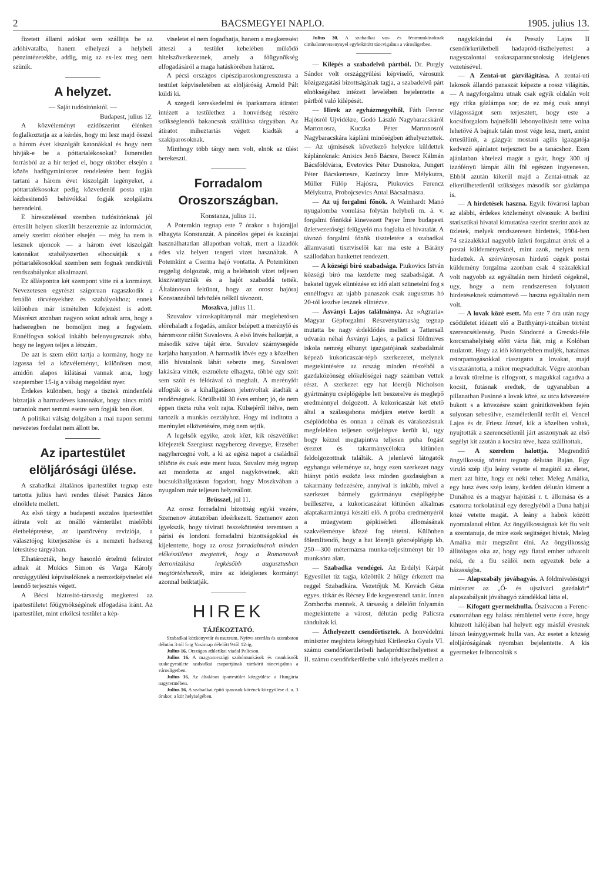2 BACSMEGYEI NAPLO. 1905. julius 13.
fizetett állami adókat sem szállitja be az adóhivatalba, hanem elhelyezi a helybeli pénzintézetekbe, addig, míg az ex-lex meg nem szünik.
A helyzet.
— Saját tudósitónktól. —
Budapest, julius 12.
A közvéleményt ezidőszerint élénken foglalkoztatja az a kérdés, hogy mi lesz majd ősszel a három évet kiszolgált katonákkal és hogy nem hivják-e be a póttartalékosokat? Ismeretlen forrásból az a hir terjed el, hogy október elsején a közös hadügyminiszter rendeletére bent fogják tartani a három évet kiszolgált legényeket, a póttartalékosokat pedig közvetlenül posta utján kézbesitendő behivókkal fogják szolgálatra berendelni.
E híreszteléssel szemben tudósitónknak jól értesült helyen sikerült beszereznie az információt, amely szerint október elsején — még ha nem is lesznek ujoncok — a három évet kiszolgált katonákat szabályszerüen elbocsátják s a póttartalékosokkal szemben sem fognak rendkivüli rendszabályokat alkalmazni.
Ez álláspontra két szempont vitte rá a kormányt. Nevezetesen egyrészt szigoruan ragaszkodik a fenálló törvényekhez és szabályokhoz; ennek különben már ismételten kifejezést is adott. Másrészt azonban nagyon sokat adnak arra, hogy a hadseregben ne bomoljon meg a fegyelem. Ennélfogva sokkal inkább belenyugosznak abba, hogy ne legyen teljes a létszám.
De azt is szem előtt tartja a kormány, hogy ne izgassa fel a közvéleményt, különösen most, amidőn alapos kilátásai vannak arra, hogy szeptember 15-ig a válság megoldást nyer.
Érdekes különben, hogy a tisztek mindenfelé biztatják a harmadéves katonákat, hogy nincs mitől tartaniok mert semmi esetre sem fogják ben őket.
A politikai válság dolgában a mai napon semmi nevezetes fordulat nem állott be.
Az ipartestület elöljárósági ülése.
A szabadkai általános ipartestület tegnap este tartotta julius havi rendes ülését Pausics János elnöklete mellett.
Az első tárgy a budapesti asztalos ipartestület átirata volt az önálló vámterület mielőbbi életbeléptetése, az ipartörvény reviziója, a választójog kiterjesztése és a nemzeti hadsereg létesitése tárgyában.
Elhatározták, hogy hasonló értelmü feliratot adnak át Mukics Simon és Varga Károly országgyülési képviselőknek a nemzetképviselet elé leendő terjesztés végett.
A Bécsi biztositó-társaság megkeresi az ipartestületet főügynökségének elfogadása iránt. Az ipartestület, mint erkölcsi testület a kép-
viseletet el nem fogadhatja, hanem a megkeresést átteszi a testület kebelében müködő hitelszövetkezetnek, amely a főügynökség elfogadásáról a maga hatáskörében határoz.
A pécsi országos cipésziparoskongresszusra a testület képviseletében az elöljáróság Arnold Pált küldi ki.
A szegedi kereskedelmi és iparkamara átiratot intézett a testülethez a honvédség részére szükséglendő bakancsok szállitása tárgyában. Az átiratot miheztartás végett kiadták a szakiparosoknak.
Minthogy több tárgy nem volt, elnök az ülést berekeszti.
Forradalom Oroszországban.
Konstanza, julius 11.
A Potemkin tegnap este 7 órakor a hajórajjal elhagyta Konstanzát. A páncélos gépei és kazánjai használhatatlan állapotban voltak, mert a lázadók édes viz helyett tengeri vizet használtak. A Potemkint a Cserma hajó vontatta. A Potemkinen reggelig dolgoztak, mig a beléhatolt vizet teljesen kiszivattyuzták és a hajót szabaddá tették. Általánosan feltünnt, hogy az orosz hajóraj Konstanzából üdvözlés nélkül távozott.
Moszkva, julius 11.
Szuvalov városkapitánynál már meglehetősen előrehaladt a fogadás, amikor belépett a merénylő és háromszor rálőtt Suvalovra. A első lövés balkarját, a második szive táját érte. Suvalov szárnysegéde karjába hanyatlott. A harmadik lövés egy a közelben álló hivatalnok lábát sebezte meg. Suvalovot lakására vitték, eszmélete elhagyta, többé egy szót sem szólt és félórával rá meghalt. A merénylőt elfogták és a kihallgatáson jelenvoltak átadták a rendőrségnek. Körülbelül 30 éves ember; jó, de nem éppen tiszta ruha volt rajta. Külsejéről itélve, nem tartozik a munkás osztályhoz. Hogy mi inditotta a merénylet elkövetésére, még nem sejtik.
A legelsők egyike, azok közt, kik részvétüket kifejezték Szergiusz nagyherceg özvegye, Erzsébet nagyhercegné volt, a ki az egész napot a családnál töltötte és csak este ment haza. Suvalov még tegnap azt mondotta az angol nagykövetnek, akit bucsukihallgatáson fogadott, hogy Moszkvában a nyugalom már teljesen helyreállott.
Brüsszel, jul 11.
Az orosz forradalmi bizottság egyki vezére, Szemenov átutazóban ideérkezett. Szemenov azon igyekszik, hogy távirati összeköttetést teremtsen a párisi és londoni forradalmi bizottságokkal és kijelentette, hogy az orosz forradalmárok minden előkészületet megtettek, hogy a Romanovok detronizálása legkésőbb augusztusban megtörténhessék, mire az ideiglenes kormányt azonnal beiktatják.
HIREK
TÁJÉKOZTATÓ.
Szabadkai közkönyvtár és muzeum. Nyitva szerdán és szombaton délután 3-tól 5-ig Vasárnap délelőtt 9-től 12-ig.
Julius 16. Országos athletikai viadal Palicson.
Julius 16. A magyarországi szabómunkások és munkásnők szakegyesülete szabadkai csoportjának zártkörü táncvigalma a városligetben.
Julius 16. Az általános ipartestület közgyülése a Hungária nagytermében.
Julius 16. A szabadkai épitő iparosok körének közgyülése d. u. 3 órakor, a kör helyiségében.
Julius 30. A szabadkai vas- és fémmunkásoknak cimbalomversenynyel egybekötött táncvigalma a városligetben.
— Kilépés a szabadelvü pártból. Dr. Purgly Sándor volt országgyülési képviselő, városunk közigazgatási bizottságának tagja, a szabadelvü párt elnökségéhez intézett levelében bejelentette a pártból való kilépését.
— Hirek az egyházmegyéből. Fáth Ferenc Hajósról Ujvidékre, Godó László Nagybaracskáról Martonosra, Kuczka Péter Martonosról Nagybaracskára káplàni minőségben áthelyeztettek. — Az ujmisések következő helyekre küldettek káplánoknak: Anisics Jenő Bácsra, Berecz Kálmán Bácsföldvárra, Evetovics Péter Dusnokra, Jungert Péter Bácskertesre, Kazinczy Imre Mélykutra, Müller Fülöp Hajósra, Piukovics Ferencz Mélykutra, Probojcsevics Antal Bácsalmásra.
— Az uj forgalmi főnök. A Weinhardt Manó nyugalomba vonulása folytán helybeli m. á. v. forgalmi főnökké kinevezett Payer Imre budapesti üzletvezetőségi felügyelő ma foglalta el hivatalát. A távozó forgalmi főnök tiszteletére a szabadkai államvasuti tisztviselői kar ma este a Bárány szállodában bankettet rendezett.
— A községi biró szabadsága. Piukovics István községi biró ma kezdette meg szabadságát. A bakatel ügyek elintézése ez idő alatt szünetelni fog s ennélfogva az ujabb panaszok csak augusztus hó 20-tól kezdve lesznek elintézve.
— Ásványi Lajos találmánya. Az »Agraria« Magyar Gépforgalmi Részvénytársaság tegnap mutatta be nagy érdeklődés mellett a Tattersall udvarán néhai Ásványi Lajos, a palicsi földmives iskola nemrég elhunyt igazgatójának szabadalmát képező kukoricaszár-tépő szerkezetet, melynek megtekintésére az ország minden részéből a gazdaközönség előkelőségei nagy számban vettek részt. A szerkezet egy hat lóerejü Nicholson gyártmányu cséplőgépbe lett beszerelve és meglepő eredménnyel dolgozott. A kukoricaszár két etető által a szálasgabona módjára etetve került a cséplődobba és onnan a célnak és várakozásnak megfelelően teljesen széjjeltépve került ki, ugy hogy kézzel megtapintva teljesen puha fogást éreztet és takarmánycélokra kitünően feldolgozottnak találták. A jelenlevő látogatók egyhangu véleménye az, hogy ezen szerkezet nagy hiányt pótló eszköz lesz minden gazdaságban a takarmány fedezésére, annyival is inkább, mivel a szerkezet bármely gyártmányu cséplőgépbe beillesztve, a kukoricaszárat kitünően alkalmas alaptakarmánnyá késziti elő. A próba eredményéről a müegyetem gépkisérleti állomásának szakvéleménye közzé fog tétetni. Különben fölemlitendő, hogy a hat lóerejü gőzcséplőgép kb. 250—300 métermázsa munka-teljesitményt bir 10 munkaóra alatt.
— Szabadka vendégei. Az Erdélyi Kárpát Egyesület tiz tagja, közöttük 2 hölgy érkezett ma reggel Szabadkára. Vezetőjük M. Kovách Géza egyes. titkár és Récsey Ede kegyesrendi tanár. Innen Zomborba mennek. A társaság a délelőtt folyamán megtekintette a várost, délután pedig Palicsra rándultak ki.
— Áthelyezett csendőrtisztek. A honvédelmi miniszter megbizta kétegyházi Kirileszku Gyula VI. számu csendőrkerületbeli hadapródtiszthelyettest a II. számu csendőrkerületbe való áthelyezés mellett a
nagykikindai és Preszly Lajos II csendőrkerületbeli hadapród-tiszhelyettest a nagyszalontai szakaszparancsnokság ideiglenes vezetésével.
— A Zentai-ut gázvilágitása. A zentai-uti lakosok állandó panaszát képezte a rossz világitás. — A nagyforgalmu utnak csak egyik oldalán volt egy ritka gázlámpa sor; de ez még csak annyi világosságot sem terjesztett, hogy este a kocsiforgalom bajnélküli lebonyolitását tette volna lehetővé A bajnak talán most vége lesz, mert, amint értesülünk, a gázgyár mostani agilis igazgatója kedvező ajánlatot terjesztett be a tanácshoz. Ezen ajánlatban kötelezi magát a gyár, hogy 300 uj izzófényü lámpát állit föl egészen ingyenesen. Ebből azután kikerül majd a Zentai-utnak az elkerülhetetlenül szükséges második sor gázlámpa is.
— A hirdetések haszna. Egyik fővárosi lapban az alábbi, érdekes közleményt olvassuk: A berlini statisztikai hivatal kimutatása szerint szerint azok az üzletek, melyek rendszeresen hirdettek, 1904-ben 74 százalékkal nagyobb üzleti forgalmat értek el a postai küldeményeknél, mint azok, melyek nem hirdettek. A szórványosan hirdető cégek postai küldemény forgalma azonban csak 4 százalékkal volt nagyobb az egyáltalán nem hirdető cégeknél, ugy, hogy a nem rendszeresen folytatott hirdetéseknek számottevő — hasznа egyáltalán nem volt.
— A lovak közé esett. Ma este 7 óra után nagy csődületet idézett elő a Batthyányi-utcában történt szerencsétlenség. Pusin Sándorné a Grecski-féle korcsmahelyiség előtt várta fiát, mig a Kolóban mulatott. Hogy az idő könnyebben muljék, hatalmas ostorpattogásokkal riasztgatta a lovakat, majd visszarántotta, a mikor megvadultak. Végre azonban a lovak türelme is elfogyott, s magukkal ragadva a kocsit, futásnak eredtek, de ugyanabban a pillanatban Pusinné a lovak közé, az utca kövezetére bukott s a kövezésre szánt gránitkövekben fején sulyosan sebesülve, eszméletlenül terült el. Vencel Lajos és dr. Friesz József, kik a közelben voltak, nyujtották a szerencsétlenül járt asszonynak az első segélyt kit azután a kocsira téve, haza szállitottak.
— A szerelem halottja. Megrendítő öngyilkosság történt tegnap délután Baján. Egy viruló szép ifju leány vetette el magától az életet, mert azt hitte, hogy ez néki teher. Meleg Amálka, egy husz éves szép leány, kedden délután kiment a Dunához és a magyar hajózási r. t. állomása és a csatorna torkolatánál egy dereglyéből a Duna habjai közé vetette magát. A leány a habok között nyomtalanul eltünt. Az öngyilkosságnak két fiu volt a szemtanuja, de mire ezek segitséget hivtak, Meleg Amálka már megszünt élni. Az öngyilkosság állitólagos oka az, hogy egy fiatal ember udvarolt neki, de a fiu szülői nem egyeztek bele a házasságba.
— Alapszabály jóváhagyás. A földmivelésügyi miniszter az „Ó- és ujszivaci gazdakör“ alapszabályait jóváhagyó záradékkal látta el.
— Kifogott gyermekhulla. Ószivacon a Ferenc-csatornában egy halász rémülettel vette észre, hogy kihuzott hálójában hal helyett egy másfél évesnek látszó leánygyermek hulla van. Az esetet a község elöljáróságának nyomban bejelentette. A kis gyermeket felboncolták s